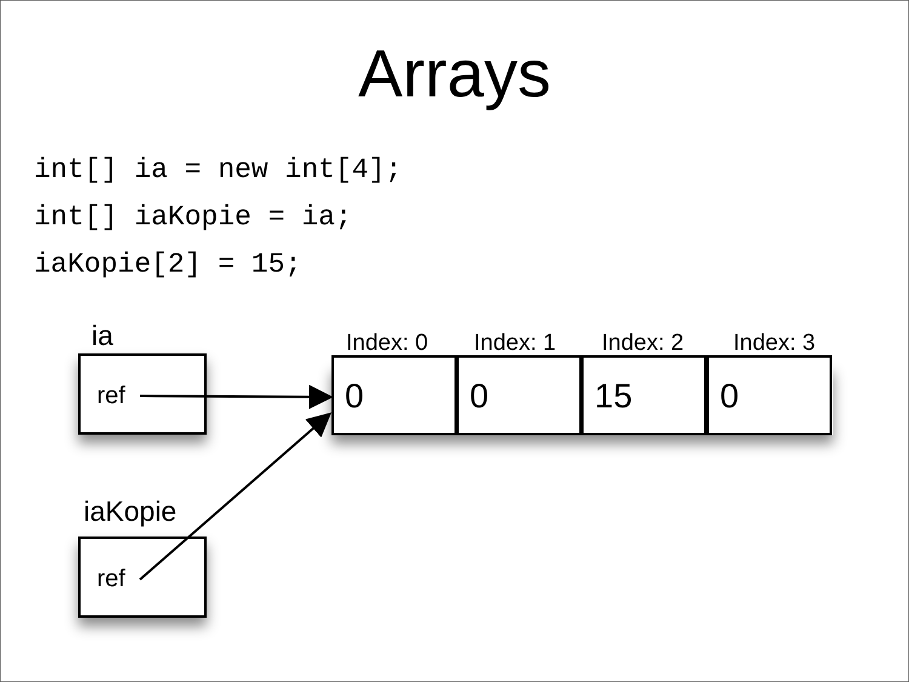Arrays
int[] ia = new int[4];
int[] iaKopie = ia;
iaKopie[2] = 15;
ia
ref
iaKopie
ref
Index: 0 Index: 1 Index: 2 Index: 3
0 0 15 0